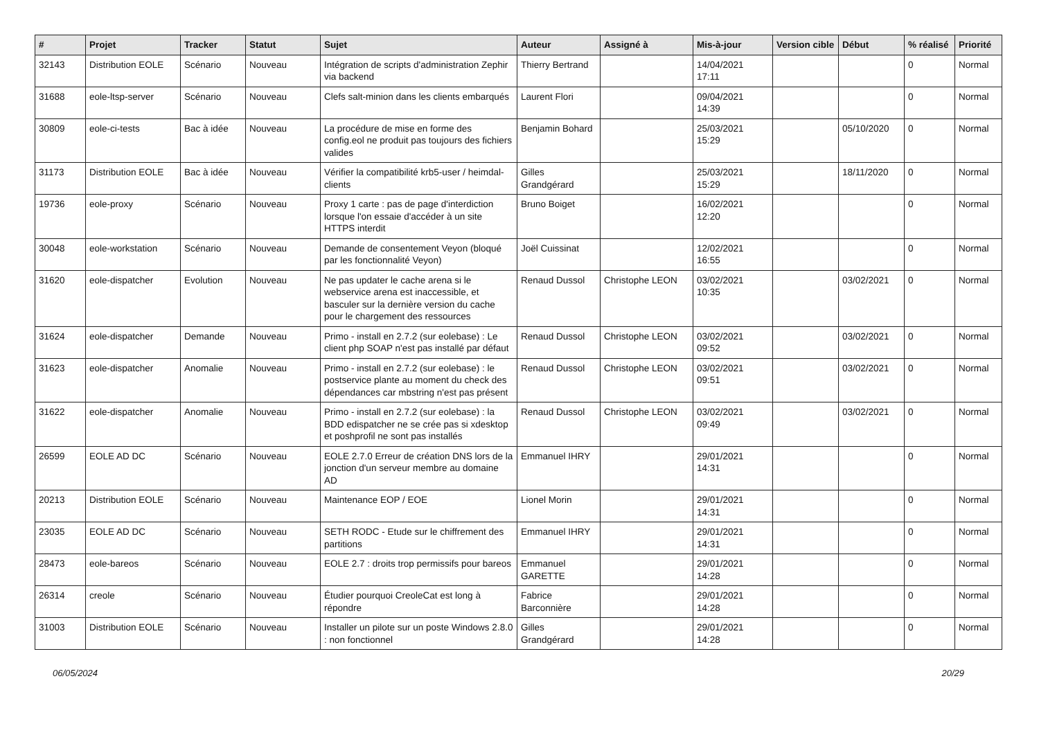| # | Projet | Tracker | Statut | Sujet | Auteur | Assigné à | Mis-à-jour | Version cible | Début | % réalisé | Priorité |
| --- | --- | --- | --- | --- | --- | --- | --- | --- | --- | --- | --- |
| 32143 | Distribution EOLE | Scénario | Nouveau | Intégration de scripts d'administration Zephir via backend | Thierry Bertrand | | 14/04/2021 17:11 | | | 0 | Normal |
| 31688 | eole-ltsp-server | Scénario | Nouveau | Clefs salt-minion dans les clients embarqués | Laurent Flori | | 09/04/2021 14:39 | | | 0 | Normal |
| 30809 | eole-ci-tests | Bac à idée | Nouveau | La procédure de mise en forme des config.eol ne produit pas toujours des fichiers valides | Benjamin Bohard | | 25/03/2021 15:29 | | 05/10/2020 | 0 | Normal |
| 31173 | Distribution EOLE | Bac à idée | Nouveau | Vérifier la compatibilité krb5-user / heimdal-clients | Gilles Grandgérard | | 25/03/2021 15:29 | | 18/11/2020 | 0 | Normal |
| 19736 | eole-proxy | Scénario | Nouveau | Proxy 1 carte : pas de page d'interdiction lorsque l'on essaie d'accéder à un site HTTPS interdit | Bruno Boiget | | 16/02/2021 12:20 | | | 0 | Normal |
| 30048 | eole-workstation | Scénario | Nouveau | Demande de consentement Veyon (bloqué par les fonctionnalité Veyon) | Joël Cuissinat | | 12/02/2021 16:55 | | | 0 | Normal |
| 31620 | eole-dispatcher | Evolution | Nouveau | Ne pas updater le cache arena si le webservice arena est inaccessible, et basculer sur la dernière version du cache pour le chargement des ressources | Renaud Dussol | Christophe LEON | 03/02/2021 10:35 | | 03/02/2021 | 0 | Normal |
| 31624 | eole-dispatcher | Demande | Nouveau | Primo - install en 2.7.2 (sur eolebase) : Le client php SOAP n'est pas installé par défaut | Renaud Dussol | Christophe LEON | 03/02/2021 09:52 | | 03/02/2021 | 0 | Normal |
| 31623 | eole-dispatcher | Anomalie | Nouveau | Primo - install en 2.7.2 (sur eolebase) : le postservice plante au moment du check des dépendances car mbstring n'est pas présent | Renaud Dussol | Christophe LEON | 03/02/2021 09:51 | | 03/02/2021 | 0 | Normal |
| 31622 | eole-dispatcher | Anomalie | Nouveau | Primo - install en 2.7.2 (sur eolebase) : la BDD edispatcher ne se crée pas si xdesktop et poshprofil ne sont pas installés | Renaud Dussol | Christophe LEON | 03/02/2021 09:49 | | 03/02/2021 | 0 | Normal |
| 26599 | EOLE AD DC | Scénario | Nouveau | EOLE 2.7.0 Erreur de création DNS lors de la jonction d'un serveur membre au domaine AD | Emmanuel IHRY | | 29/01/2021 14:31 | | | 0 | Normal |
| 20213 | Distribution EOLE | Scénario | Nouveau | Maintenance EOP / EOE | Lionel Morin | | 29/01/2021 14:31 | | | 0 | Normal |
| 23035 | EOLE AD DC | Scénario | Nouveau | SETH RODC - Etude sur le chiffrement des partitions | Emmanuel IHRY | | 29/01/2021 14:31 | | | 0 | Normal |
| 28473 | eole-bareos | Scénario | Nouveau | EOLE 2.7 : droits trop permissifs pour bareos | Emmanuel GARETTE | | 29/01/2021 14:28 | | | 0 | Normal |
| 26314 | creole | Scénario | Nouveau | Étudier pourquoi CreoleCat est long à répondre | Fabrice Barconnière | | 29/01/2021 14:28 | | | 0 | Normal |
| 31003 | Distribution EOLE | Scénario | Nouveau | Installer un pilote sur un poste Windows 2.8.0 : non fonctionnel | Gilles Grandgérard | | 29/01/2021 14:28 | | | 0 | Normal |
06/05/2024 20/29